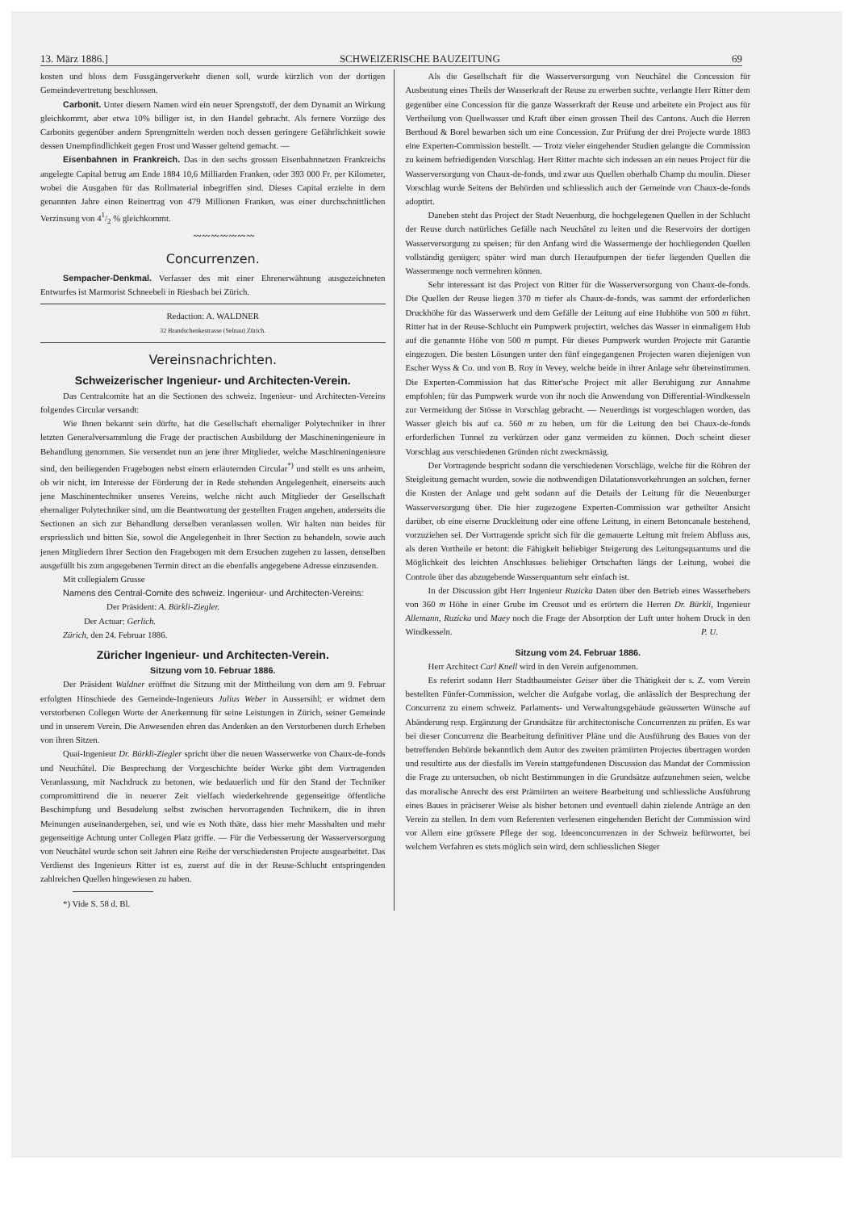13. März 1886.] SCHWEIZERISCHE BAUZEITUNG 69
kosten und bloss dem Fussgängerverkehr dienen soll, wurde kürzlich von der dortigen Gemeindevertretung beschlossen.
Carbonit. Unter diesem Namen wird ein neuer Sprengstoff, der dem Dynamit an Wirkung gleichkommt, aber etwa 10% billiger ist, in den Handel gebracht. Als fernere Vorzüge des Carbonits gegenüber andern Sprengmitteln werden noch dessen geringere Gefährlichkeit sowie dessen Unempfindlichkeit gegen Frost und Wasser geltend gemacht. —
Eisenbahnen in Frankreich. Das in den sechs grossen Eisenbahnnetzen Frankreichs angelegte Capital betrug am Ende 1884 10,6 Milliarden Franken, oder 393 000 Fr. per Kilometer, wobei die Ausgaben für das Rollmaterial inbegriffen sind. Dieses Capital erzielte in dem genannten Jahre einen Reinertrag von 479 Millionen Franken, was einer durchschnittlichen Verzinsung von 41/2 % gleichkommt.
〰〰〰〰〰〰〰
Concurrenzen.
Sempacher-Denkmal. Verfasser des mit einer Ehrenerwähnung ausgezeichneten Entwurfes ist Marmorist Schneebeli in Riesbach bei Zürich.
Redaction: A. WALDNER
32 Brandschenkestrasse (Selnau) Zürich.
Vereinsnachrichten.
Schweizerischer Ingenieur- und Architecten-Verein.
Das Centralcomite hat an die Sectionen des schweiz. Ingenieur- und Architecten-Vereins folgendes Circular versandt:
Wie Ihnen bekannt sein dürfte, hat die Gesellschaft ehemaliger Polytechniker in ihrer letzten Generalversammlung die Frage der practischen Ausbildung der Maschineningenieure in Behandlung genommen. Sie versendet nun an jene ihrer Mitglieder, welche Maschineningenieure sind, den beiliegenden Fragebogen nebst einem erläuternden Circular<sup>*)</sup> und stellt es uns anheim, ob wir nicht, im Interesse der Förderung der in Rede stehenden Angelegenheit, einerseits auch jene Maschinentechniker unseres Vereins, welche nicht auch Mitglieder der Gesellschaft ehemaliger Polytechniker sind, um die Beantwortung der gestellten Fragen angehen, anderseits die Sectionen an sich zur Behandlung derselben veranlassen wollen. Wir halten nun beides für erspriesslich und bitten Sie, sowol die Angelegenheit in Ihrer Section zu behandeln, sowie auch jenen Mitgliedern Ihrer Section den Fragebogen mit dem Ersuchen zugehen zu lassen, denselben ausgefüllt bis zum angegebenen Termin direct an die ebenfalls angegebene Adresse einzusenden.
Mit collegialem Grusse
Namens des Central-Comite des schweiz. Ingenieur- und Architecten-Vereins:
Der Präsident: A. Bürkli-Ziegler.
Der Actuar: Gerlich.
Zürich, den 24. Februar 1886.
Züricher Ingenieur- und Architecten-Verein.
Sitzung vom 10. Februar 1886.
Der Präsident Waldner eröffnet die Sitzung mit der Mittheilung von dem am 9. Februar erfolgten Hinschiede des Gemeinde-Ingenieurs Julius Weber in Aussersihl; er widmet dem verstorbenen Collegen Worte der Anerkennung für seine Leistungen in Zürich, seiner Gemeinde und in unserem Verein. Die Anwesenden ehren das Andenken an den Verstorbenen durch Erheben von ihren Sitzen.
Quai-Ingenieur Dr. Bürkli-Ziegler spricht über die neuen Wasserwerke von Chaux-de-fonds und Neuchâtel. Die Besprechung der Vorgeschichte beider Werke gibt dem Vortragenden Veranlassung, mit Nachdruck zu betonen, wie bedauerlich und für den Stand der Techniker compromittirend die in neuerer Zeit vielfach wiederkehrende gegenseitige öffentliche Beschimpfung und Besudelung selbst zwischen hervorragenden Technikern, die in ihren Meinungen auseinandergehen, sei, und wie es Noth thäte, dass hier mehr Masshalten und mehr gegenseitige Achtung unter Collegen Platz griffe. — Für die Verbesserung der Wasserversorgung von Neuchâtel wurde schon seit Jahren eine Reihe der verschiedensten Projecte ausgearbeitet. Das Verdienst des Ingenieurs Ritter ist es, zuerst auf die in der Reuse-Schlucht entspringenden zahlreichen Quellen hingewiesen zu haben.
*) Vide S. 58 d. Bl.
Als die Gesellschaft für die Wasserversorgung von Neuchâtel die Concession für Ausbeutung eines Theils der Wasserkraft der Reuse zu erwerben suchte, verlangte Herr Ritter dem gegenüber eine Concession für die ganze Wasserkraft der Reuse und arbeitete ein Project aus für Vertheilung von Quellwasser und Kraft über einen grossen Theil des Cantons. Auch die Herren Berthoud & Borel bewarben sich um eine Concession. Zur Prüfung der drei Projecte wurde 1883 eine Experten-Commission bestellt. — Trotz vieler eingehender Studien gelangte die Commission zu keinem befriedigenden Vorschlag. Herr Ritter machte sich indessen an ein neues Project für die Wasserversorgung von Chaux-de-fonds, und zwar aus Quellen oberhalb Champ du moulin. Dieser Vorschlag wurde Seitens der Behörden und schliesslich auch der Gemeinde von Chaux-de-fonds adoptirt.
Daneben steht das Project der Stadt Neuenburg, die hochgelegenen Quellen in der Schlucht der Reuse durch natürliches Gefälle nach Neuchâtel zu leiten und die Reservoirs der dortigen Wasserversorgung zu speisen; für den Anfang wird die Wassermenge der hochliegenden Quellen vollständig genügen; später wird man durch Heraufpumpen der tiefer liegenden Quellen die Wassermenge noch vermehren können.
Sehr interessant ist das Project von Ritter für die Wasserversorgung von Chaux-de-fonds. Die Quellen der Reuse liegen 370 m tiefer als Chaux-de-fonds, was sammt der erforderlichen Druckhöhe für das Wasserwerk und dem Gefälle der Leitung auf eine Hubhöhe von 500 m führt. Ritter hat in der Reuse-Schlucht ein Pumpwerk projectirt, welches das Wasser in einmaligem Hub auf die genannte Höhe von 500 m pumpt. Für dieses Pumpwerk wurden Projecte mit Garantie eingezogen. Die besten Lösungen unter den fünf eingegangenen Projecten waren diejenigen von Escher Wyss & Co. und von B. Roy in Vevey, welche beide in ihrer Anlage sehr übereinstimmen. Die Experten-Commission hat das Ritter'sche Project mit aller Beruhigung zur Annahme empfohlen; für das Pumpwerk wurde von ihr noch die Anwendung von Differential-Windkesseln zur Vermeidung der Stösse in Vorschlag gebracht. — Neuerdings ist vorgeschlagen worden, das Wasser gleich bis auf ca. 560 m zu heben, um für die Leitung den bei Chaux-de-fonds erforderlichen Tunnel zu verkürzen oder ganz vermeiden zu können. Doch scheint dieser Vorschlag aus verschiedenen Gründen nicht zweckmässig.
Der Vortragende bespricht sodann die verschiedenen Vorschläge, welche für die Röhren der Steigleitung gemacht wurden, sowie die nothwendigen Dilatationsvorkehrungen an solchen, ferner die Kosten der Anlage und geht sodann auf die Details der Leitung für die Neuenburger Wasserversorgung über. Die hier zugezogene Experten-Commission war getheilter Ansicht darüber, ob eine eiserne Druckleitung oder eine offene Leitung, in einem Betoncanale bestehend, vorzuziehen sei. Der Vortragende spricht sich für die gemauerte Leitung mit freiem Abfluss aus, als deren Vortheile er betont: die Fähigkeit beliebiger Steigerung des Leitungsquantums und die Möglichkeit des leichten Anschlusses beliebiger Ortschaften längs der Leitung, wobei die Controle über das abzugebende Wasserquantum sehr einfach ist.
In der Discussion gibt Herr Ingenieur Ruzicka Daten über den Betrieb eines Wasserhebers von 360 m Höhe in einer Grube im Creusot und es erörtern die Herren Dr. Bürkli, Ingenieur Allemann, Ruzicka und Maey noch die Frage der Absorption der Luft unter hohem Druck in den Windkesseln. P. U.
Sitzung vom 24. Februar 1886.
Herr Architect Carl Knell wird in den Verein aufgenommen.
Es referirt sodann Herr Stadtbaumeister Geiser über die Thätigkeit der s. Z. vom Verein bestellten Fünfer-Commission, welcher die Aufgabe vorlag, die anlässlich der Besprechung der Concurrenz zu einem schweiz. Parlaments- und Verwaltungsgebäude geäusserten Wünsche auf Abänderung resp. Ergänzung der Grundsätze für architectonische Concurrenzen zu prüfen. Es war bei dieser Concurrenz die Bearbeitung definitiver Pläne und die Ausführung des Baues von der betreffenden Behörde bekanntlich dem Autor des zweiten prämiirten Projectes übertragen worden und resultirte aus der diesfalls im Verein stattgefundenen Discussion das Mandat der Commission die Frage zu untersuchen, ob nicht Bestimmungen in die Grundsätze aufzunehmen seien, welche das moralische Anrecht des erst Prämiirten an weitere Bearbeitung und schliessliche Ausführung eines Baues in präciserer Weise als bisher betonen und eventuell dahin zielende Anträge an den Verein zu stellen. In dem vom Referenten verlesenen eingehenden Bericht der Commission wird vor Allem eine grössere Pflege der sog. Ideenconcurrenzen in der Schweiz befürwortet, bei welchem Verfahren es stets möglich sein wird, dem schliesslichen Sieger